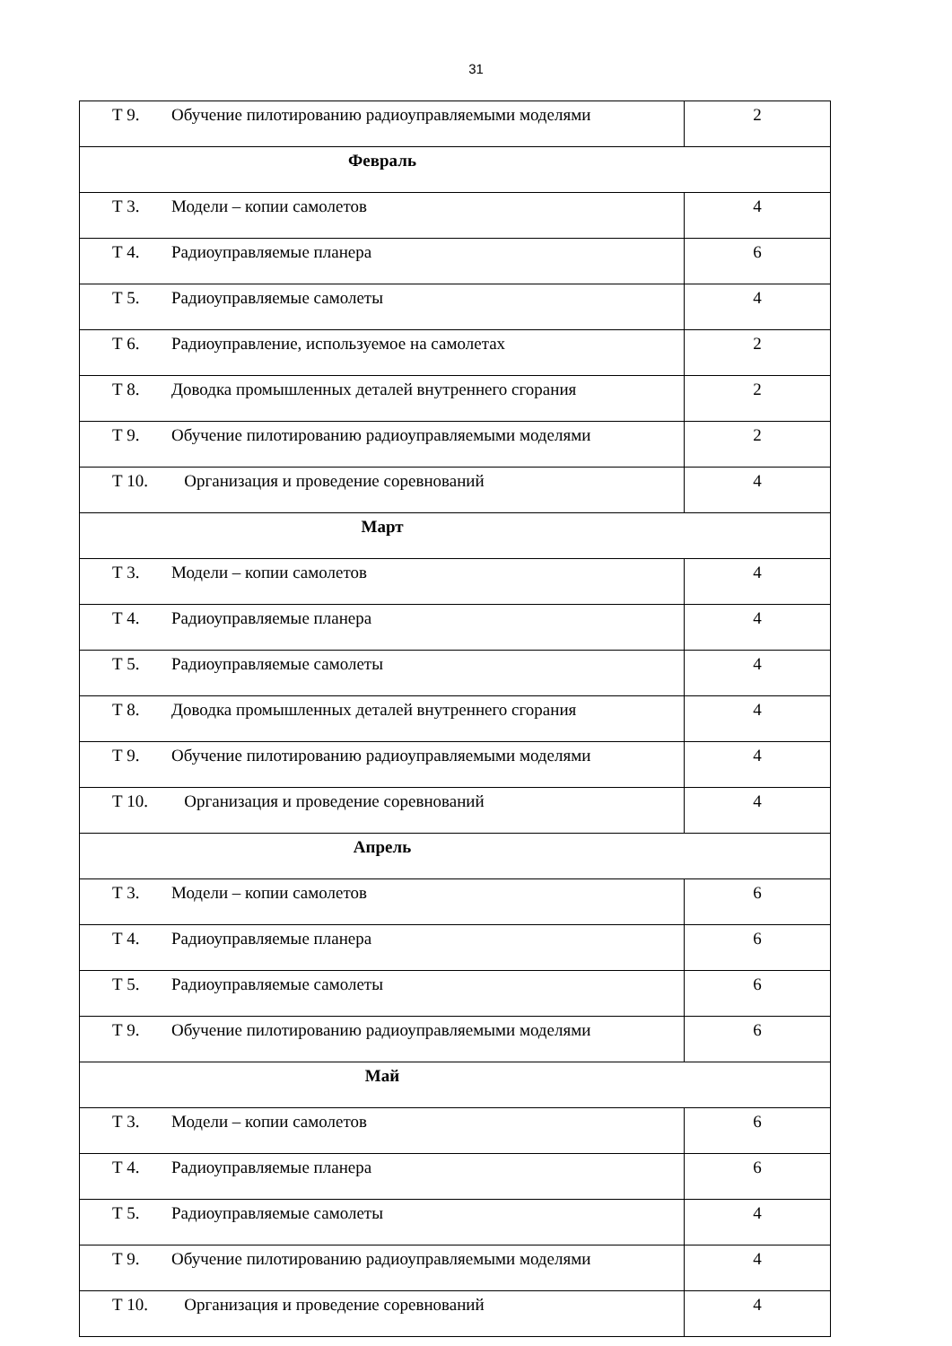31
| Т 9. Обучение пилотированию радиоуправляемыми моделями | 2 |
| Февраль | |
| Т 3. Модели – копии самолетов | 4 |
| Т 4. Радиоуправляемые планера | 6 |
| Т 5. Радиоуправляемые самолеты | 4 |
| Т 6. Радиоуправление, используемое на самолетах | 2 |
| Т 8. Доводка промышленных деталей внутреннего сгорания | 2 |
| Т 9. Обучение пилотированию радиоуправляемыми моделями | 2 |
| Т 10. Организация и проведение соревнований | 4 |
| Март | |
| Т 3. Модели – копии самолетов | 4 |
| Т 4. Радиоуправляемые планера | 4 |
| Т 5. Радиоуправляемые самолеты | 4 |
| Т 8. Доводка промышленных деталей внутреннего сгорания | 4 |
| Т 9. Обучение пилотированию радиоуправляемыми моделями | 4 |
| Т 10. Организация и проведение соревнований | 4 |
| Апрель | |
| Т 3. Модели – копии самолетов | 6 |
| Т 4. Радиоуправляемые планера | 6 |
| Т 5. Радиоуправляемые самолеты | 6 |
| Т 9. Обучение пилотированию радиоуправляемыми моделями | 6 |
| Май | |
| Т 3. Модели – копии самолетов | 6 |
| Т 4. Радиоуправляемые планера | 6 |
| Т 5. Радиоуправляемые самолеты | 4 |
| Т 9. Обучение пилотированию радиоуправляемыми моделями | 4 |
| Т 10. Организация и проведение соревнований | 4 |